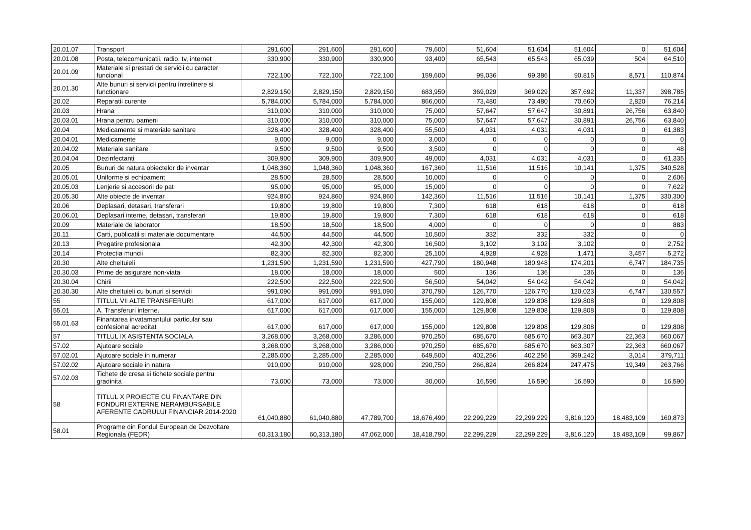| 20.01.07 | Transport | 291,600 | 291,600 | 291,600 | 79,600 | 51,604 | 51,604 | 51,604 | 0 | 51,604 |
| 20.01.08 | Posta, telecomunicatii, radio, tv, internet | 330,900 | 330,900 | 330,900 | 93,400 | 65,543 | 65,543 | 65,039 | 504 | 64,510 |
| 20.01.09 | Materiale si prestari de servicii cu caracter funcional | 722,100 | 722,100 | 722,100 | 159,600 | 99,036 | 99,386 | 90,815 | 8,571 | 110,874 |
| 20.01.30 | Alte bunuri si servicii pentru intretinere si functionare | 2,829,150 | 2,829,150 | 2,829,150 | 683,950 | 369,029 | 369,029 | 357,692 | 11,337 | 398,785 |
| 20.02 | Reparatii curente | 5,784,000 | 5,784,000 | 5,784,000 | 866,000 | 73,480 | 73,480 | 70,660 | 2,820 | 76,214 |
| 20.03 | Hrana | 310,000 | 310,000 | 310,000 | 75,000 | 57,647 | 57,647 | 30,891 | 26,756 | 63,840 |
| 20.03.01 | Hrana pentru oameni | 310,000 | 310,000 | 310,000 | 75,000 | 57,647 | 57,647 | 30,891 | 26,756 | 63,840 |
| 20.04 | Medicamente si materiale sanitare | 328,400 | 328,400 | 328,400 | 55,500 | 4,031 | 4,031 | 4,031 | 0 | 61,383 |
| 20.04.01 | Medicamente | 9,000 | 9,000 | 9,000 | 3,000 | 0 | 0 | 0 | 0 | 0 |
| 20.04.02 | Materiale sanitare | 9,500 | 9,500 | 9,500 | 3,500 | 0 | 0 | 0 | 0 | 48 |
| 20.04.04 | Dezinfectanti | 309,900 | 309,900 | 309,900 | 49,000 | 4,031 | 4,031 | 4,031 | 0 | 61,335 |
| 20.05 | Bunuri de natura obiectelor de inventar | 1,048,360 | 1,048,360 | 1,048,360 | 167,360 | 11,516 | 11,516 | 10,141 | 1,375 | 340,528 |
| 20.05.01 | Uniforme si echipament | 28,500 | 28,500 | 28,500 | 10,000 | 0 | 0 | 0 | 0 | 2,606 |
| 20.05.03 | Lenjerie si accesorii de pat | 95,000 | 95,000 | 95,000 | 15,000 | 0 | 0 | 0 | 0 | 7,622 |
| 20.05.30 | Alte obiecte de inventar | 924,860 | 924,860 | 924,860 | 142,360 | 11,516 | 11,516 | 10,141 | 1,375 | 330,300 |
| 20.06 | Deplasari, detasari, transferari | 19,800 | 19,800 | 19,800 | 7,300 | 618 | 618 | 618 | 0 | 618 |
| 20.06.01 | Deplasari interne, detasari, transferari | 19,800 | 19,800 | 19,800 | 7,300 | 618 | 618 | 618 | 0 | 618 |
| 20.09 | Materiale de laborator | 18,500 | 18,500 | 18,500 | 4,000 | 0 | 0 | 0 | 0 | 883 |
| 20.11 | Carti, publicatii si materiale documentare | 44,500 | 44,500 | 44,500 | 10,500 | 332 | 332 | 332 | 0 | 0 |
| 20.13 | Pregatire profesionala | 42,300 | 42,300 | 42,300 | 16,500 | 3,102 | 3,102 | 3,102 | 0 | 2,752 |
| 20.14 | Protectia muncii | 82,300 | 82,300 | 82,300 | 25,100 | 4,928 | 4,928 | 1,471 | 3,457 | 5,272 |
| 20.30 | Alte cheltuieli | 1,231,590 | 1,231,590 | 1,231,590 | 427,790 | 180,948 | 180,948 | 174,201 | 6,747 | 184,735 |
| 20.30.03 | Prime de asigurare non-viata | 18,000 | 18,000 | 18,000 | 500 | 136 | 136 | 136 | 0 | 136 |
| 20.30.04 | Chirii | 222,500 | 222,500 | 222,500 | 56,500 | 54,042 | 54,042 | 54,042 | 0 | 54,042 |
| 20.30.30 | Alte cheltuieli cu bunuri si servicii | 991,090 | 991,090 | 991,090 | 370,790 | 126,770 | 126,770 | 120,023 | 6,747 | 130,557 |
| 55 | TITLUL VII ALTE TRANSFERURI | 617,000 | 617,000 | 617,000 | 155,000 | 129,808 | 129,808 | 129,808 | 0 | 129,808 |
| 55.01 | A. Transferuri interne. | 617,000 | 617,000 | 617,000 | 155,000 | 129,808 | 129,808 | 129,808 | 0 | 129,808 |
| 55.01.63 | Finantarea invatamantului particular sau confesional acreditat | 617,000 | 617,000 | 617,000 | 155,000 | 129,808 | 129,808 | 129,808 | 0 | 129,808 |
| 57 | TITLUL IX ASISTENTA SOCIALA | 3,268,000 | 3,268,000 | 3,286,000 | 970,250 | 685,670 | 685,670 | 663,307 | 22,363 | 660,067 |
| 57.02 | Ajutoare sociale | 3,268,000 | 3,268,000 | 3,286,000 | 970,250 | 685,670 | 685,670 | 663,307 | 22,363 | 660,067 |
| 57.02.01 | Ajutoare sociale in numerar | 2,285,000 | 2,285,000 | 2,285,000 | 649,500 | 402,256 | 402,256 | 399,242 | 3,014 | 379,711 |
| 57.02.02 | Ajutoare sociale in natura | 910,000 | 910,000 | 928,000 | 290,750 | 266,824 | 266,824 | 247,475 | 19,349 | 263,766 |
| 57.02.03 | Tichete de cresa si tichete sociale pentru gradinita | 73,000 | 73,000 | 73,000 | 30,000 | 16,590 | 16,590 | 16,590 | 0 | 16,590 |
| 58 | TITLUL X PROIECTE CU FINANTARE DIN FONDURI EXTERNE NERAMBURSABILE AFERENTE CADRULUI FINANCIAR 2014-2020 | 61,040,880 | 61,040,880 | 47,789,700 | 18,676,490 | 22,299,229 | 22,299,229 | 3,816,120 | 18,483,109 | 160,873 |
| 58.01 | Programe din Fondul European de Dezvoltare Regionala (FEDR) | 60,313,180 | 60,313,180 | 47,062,000 | 18,418,790 | 22,299,229 | 22,299,229 | 3,816,120 | 18,483,109 | 99,867 |